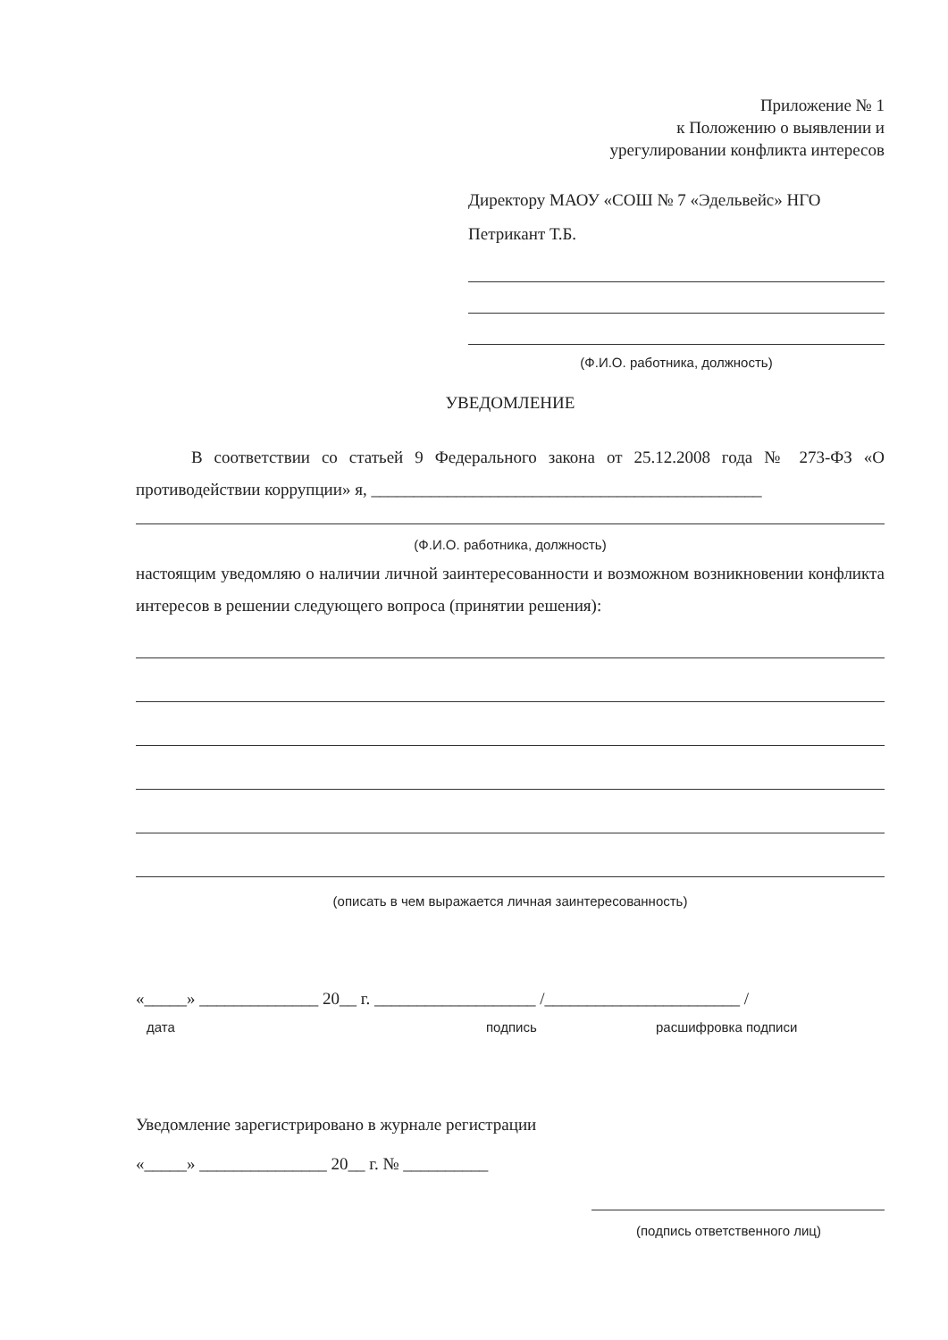Приложение № 1
к Положению о выявлении и
урегулировании конфликта интересов
Директору МАОУ «СОШ № 7 «Эдельвейс» НГО
Петрикант Т.Б.
(Ф.И.О. работника, должность)
УВЕДОМЛЕНИЕ
В соответствии со статьей 9 Федерального закона от 25.12.2008 года № 273-ФЗ «О противодействии коррупции» я, ______________________________________________
(Ф.И.О. работника, должность)
настоящим уведомляю о наличии личной заинтересованности и возможном возникновении конфликта интересов в решении следующего вопроса (принятии решения):
(описать в чем выражается личная заинтересованность)
«_____» ______________ 20__ г. ___________________ /_______________________ /
дата подпись расшифровка подписи
Уведомление зарегистрировано в журнале регистрации
«_____» _______________ 20__ г. № __________
(подпись ответственного лиц)